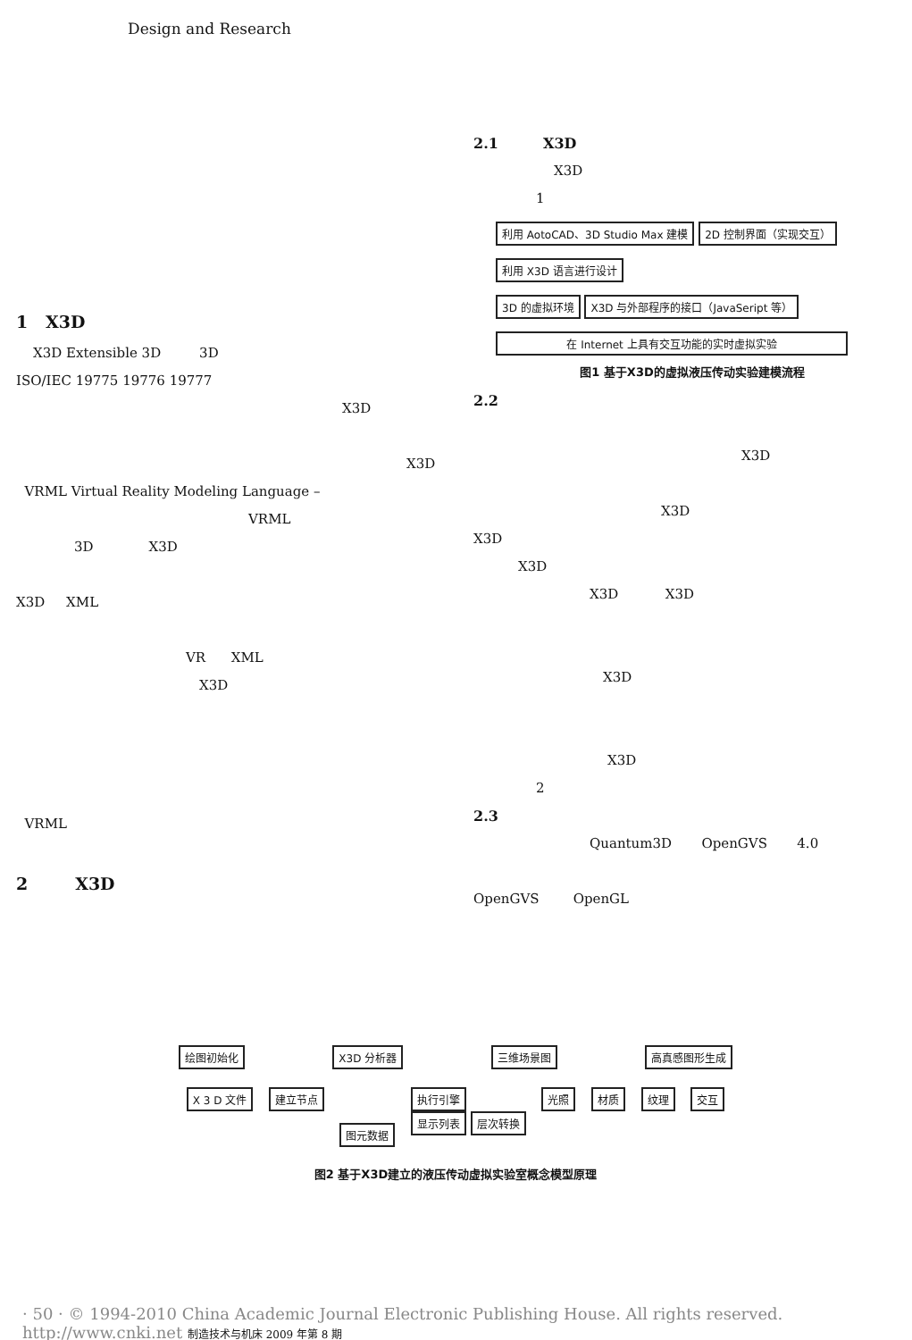Design and Research
1 X3D
X3D Extensible 3D 3D
ISO/IEC 19775 19776 19777
X3D
X3D
VRML Virtual Reality Modeling Language –
VRML
3D X3D
X3D XML
VR XML
X3D
VRML
2 X3D
2.1 X3D
X3D
1
利用 AotoCAD、3D Studio Max 建模 2D 控制界面（实现交互）
利用 X3D 语言进行设计
3D 的虚拟环境 X3D 与外部程序的接口（JavaSeript 等）
在 Internet 上具有交互功能的实时虚拟实验
图1 基于X3D的虚拟液压传动实验建模流程
2.2
X3D
X3D
X3D
X3D
X3D X3D
X3D
X3D
2
2.3
Quantum3D OpenGVS 4.0
OpenGVS OpenGL
绘图初始化 X3D 分析器 三维场景图 高真感图形生成
X 3 D 文件 建立节点 图元数据 执行引擎
显示列表 层次转换 光照 材质 纹理 交互
图2 基于X3D建立的液压传动虚拟实验室概念模型原理
· 50 · © 1994-2010 China Academic Journal Electronic Publishing House. All rights reserved. http://www.cnki.net 制造技术与机床 2009 年第 8 期